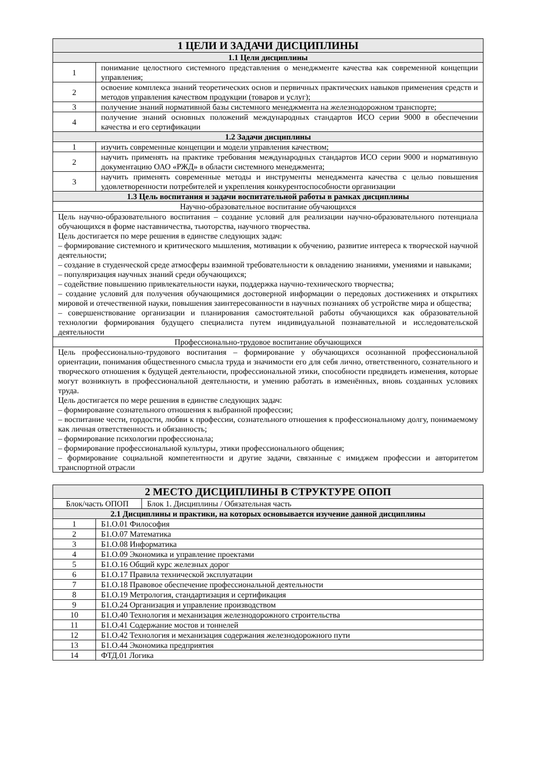| 1 ЦЕЛИ И ЗАДАЧИ ДИСЦИПЛИНЫ | |
| --- | --- |
| 1.1 Цели дисциплины | |
| 1 | понимание целостного системного представления о менеджменте качества как современной концепции управления; |
| 2 | освоение комплекса знаний теоретических основ и первичных практических навыков применения средств и методов управления качеством продукции (товаров и услуг); |
| 3 | получение знаний нормативной базы системного менеджмента на железнодорожном транспорте; |
| 4 | получение знаний основных положений международных стандартов ИСО серии 9000 в обеспечении качества и его сертификации |
| 1.2 Задачи дисциплины | |
| 1 | изучить современные концепции и модели управления качеством; |
| 2 | научить применять на практике требования международных стандартов ИСО серии 9000 и нормативную документацию ОАО «РЖД» в области системного менеджмента; |
| 3 | научить применять современные методы и инструменты менеджмента качества с целью повышения удовлетворенности потребителей и укрепления конкурентоспособности организации |
| 1.3 Цель воспитания и задачи воспитательной работы в рамках дисциплины | |
| Научно-образовательное воспитание обучающихся | |
| Цель научно-образовательного воспитания – создание условий для реализации научно-образовательного потенциала обучающихся в форме наставничества, тьюторства, научного творчества. Цель достигается по мере решения в единстве следующих задач: – формирование системного и критического мышления, мотивации к обучению, развитие интереса к творческой научной деятельности; – создание в студенческой среде атмосферы взаимной требовательности к овладению знаниями, умениями и навыками; – популяризация научных знаний среди обучающихся; – содействие повышению привлекательности науки, поддержка научно-технического творчества; – создание условий для получения обучающимися достоверной информации о передовых достижениях и открытиях мировой и отечественной науки, повышения заинтересованности в научных познаниях об устройстве мира и общества; – совершенствование организации и планирования самостоятельной работы обучающихся как образовательной технологии формирования будущего специалиста путем индивидуальной познавательной и исследовательской деятельности | |
| Профессионально-трудовое воспитание обучающихся | |
| Цель профессионально-трудового воспитания – формирование у обучающихся осознанной профессиональной ориентации, понимания общественного смысла труда и значимости его для себя лично, ответственного, сознательного и творческого отношения к будущей деятельности, профессиональной этики, способности предвидеть изменения, которые могут возникнуть в профессиональной деятельности, и умению работать в изменённых, вновь созданных условиях труда. Цель достигается по мере решения в единстве следующих задач: – формирование сознательного отношения к выбранной профессии; – воспитание чести, гордости, любви к профессии, сознательного отношения к профессиональному долгу, понимаемому как личная ответственность и обязанность; – формирование психологии профессионала; – формирование профессиональной культуры, этики профессионального общения; – формирование социальной компетентности и другие задачи, связанные с имиджем профессии и авторитетом транспортной отрасли | |
| 2 МЕСТО ДИСЦИПЛИНЫ В СТРУКТУРЕ ОПОП | |
| --- | --- |
| / Блок/часть ОПОП / Блок 1. Дисциплины / Обязательная часть / | |
| 2.1 Дисциплины и практики, на которых основывается изучение данной дисциплины | |
| 1 | Б1.О.01 Философия |
| 2 | Б1.О.07 Математика |
| 3 | Б1.О.08 Информатика |
| 4 | Б1.О.09 Экономика и управление проектами |
| 5 | Б1.О.16 Общий курс железных дорог |
| 6 | Б1.О.17 Правила технической эксплуатации |
| 7 | Б1.О.18 Правовое обеспечение профессиональной деятельности |
| 8 | Б1.О.19 Метрология, стандартизация и сертификация |
| 9 | Б1.О.24 Организация и управление производством |
| 10 | Б1.О.40 Технология и механизация железнодорожного строительства |
| 11 | Б1.О.41 Содержание мостов и тоннелей |
| 12 | Б1.О.42 Технология и механизация содержания железнодорожного пути |
| 13 | Б1.О.44 Экономика предприятия |
| 14 | ФТД.01 Логика |